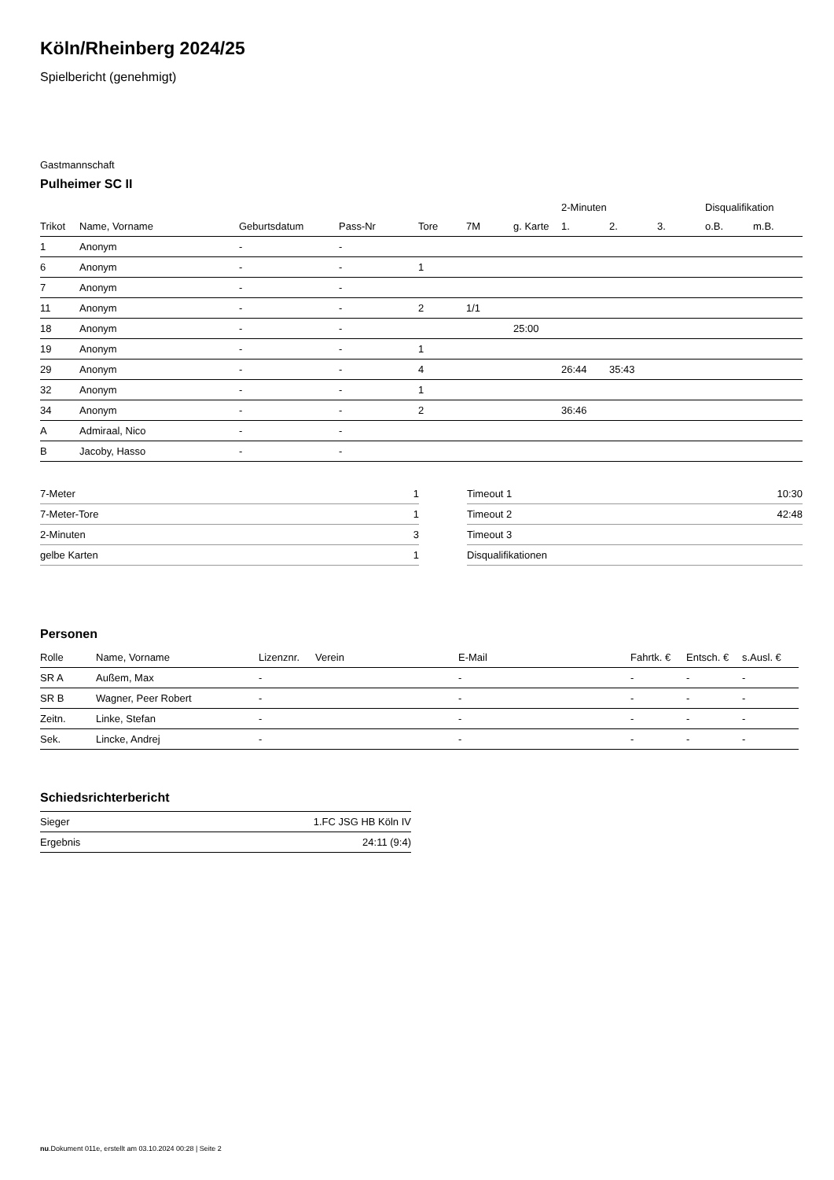Köln/Rheinberg 2024/25
Spielbericht (genehmigt)
Gastmannschaft
Pulheimer SC II
| | | | | | | | 2-Minuten | | | Disqualifikation | |
| --- | --- | --- | --- | --- | --- | --- | --- | --- | --- | --- | --- |
| Trikot | Name, Vorname | Geburtsdatum | Pass-Nr | Tore | 7M | g. Karte | 1. | 2. | 3. | o.B. | m.B. |
| 1 | Anonym | - | - | | | | | | | | |
| 6 | Anonym | - | - | 1 | | | | | | | |
| 7 | Anonym | - | - | | | | | | | | |
| 11 | Anonym | - | - | 2 | 1/1 | | | | | | |
| 18 | Anonym | - | - | | | 25:00 | | | | | |
| 19 | Anonym | - | - | 1 | | | | | | | |
| 29 | Anonym | - | - | 4 | | | 26:44 | 35:43 | | | |
| 32 | Anonym | - | - | 1 | | | | | | | |
| 34 | Anonym | - | - | 2 | | | 36:46 | | | | |
| A | Admiraal, Nico | - | - | | | | | | | | |
| B | Jacoby, Hasso | - | - | | | | | | | | |
| 7-Meter | 1 |
| 7-Meter-Tore | 1 |
| 2-Minuten | 3 |
| gelbe Karten | 1 |
| Timeout 1 | 10:30 |
| Timeout 2 | 42:48 |
| Timeout 3 | |
| Disqualifikationen | |
Personen
| Rolle | Name, Vorname | Lizenznr. | Verein | E-Mail | Fahrtk. € | Entsch. € | s.Ausl. € |
| --- | --- | --- | --- | --- | --- | --- | --- |
| SR A | Außem, Max | - | | - | - | - | - |
| SR B | Wagner, Peer Robert | - | | - | - | - | - |
| Zeitn. | Linke, Stefan | - | | - | - | - | - |
| Sek. | Lincke, Andrej | - | | - | - | - | - |
Schiedsrichterbericht
| Sieger | 1.FC JSG HB Köln IV |
| Ergebnis | 24:11 (9:4) |
nu.Dokument 011e, erstellt am 03.10.2024 00:28 | Seite 2